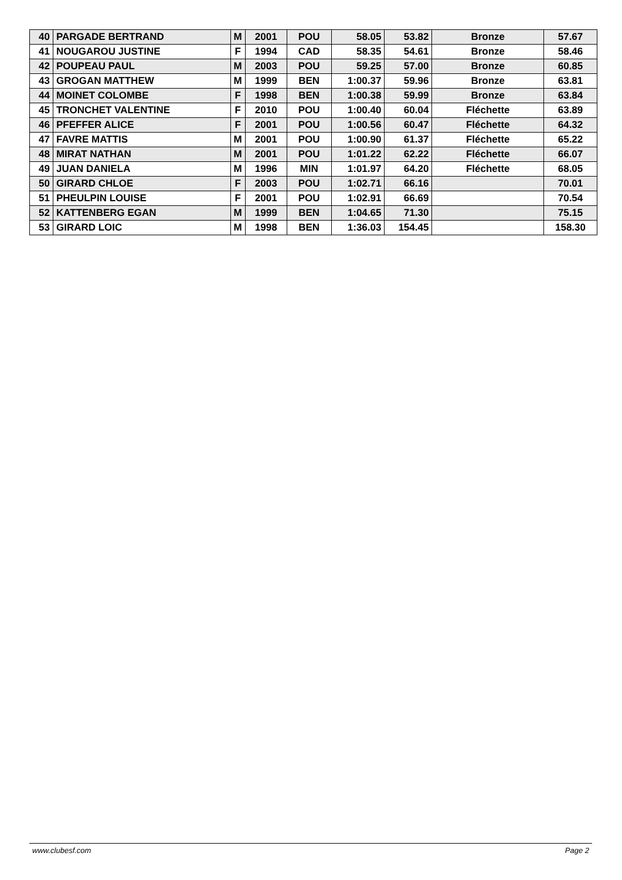| 40 | PARGADE BERTRAND | M | 2001 | POU | 58.05 | 53.82 | Bronze | 57.67 |
| 41 | NOUGAROU JUSTINE | F | 1994 | CAD | 58.35 | 54.61 | Bronze | 58.46 |
| 42 | POUPEAU PAUL | M | 2003 | POU | 59.25 | 57.00 | Bronze | 60.85 |
| 43 | GROGAN MATTHEW | M | 1999 | BEN | 1:00.37 | 59.96 | Bronze | 63.81 |
| 44 | MOINET COLOMBE | F | 1998 | BEN | 1:00.38 | 59.99 | Bronze | 63.84 |
| 45 | TRONCHET VALENTINE | F | 2010 | POU | 1:00.40 | 60.04 | Fléchette | 63.89 |
| 46 | PFEFFER ALICE | F | 2001 | POU | 1:00.56 | 60.47 | Fléchette | 64.32 |
| 47 | FAVRE MATTIS | M | 2001 | POU | 1:00.90 | 61.37 | Fléchette | 65.22 |
| 48 | MIRAT NATHAN | M | 2001 | POU | 1:01.22 | 62.22 | Fléchette | 66.07 |
| 49 | JUAN DANIELA | M | 1996 | MIN | 1:01.97 | 64.20 | Fléchette | 68.05 |
| 50 | GIRARD CHLOE | F | 2003 | POU | 1:02.71 | 66.16 | | 70.01 |
| 51 | PHEULPIN LOUISE | F | 2001 | POU | 1:02.91 | 66.69 | | 70.54 |
| 52 | KATTENBERG EGAN | M | 1999 | BEN | 1:04.65 | 71.30 | | 75.15 |
| 53 | GIRARD LOIC | M | 1998 | BEN | 1:36.03 | 154.45 | | 158.30 |
www.clubesf.com Page 2